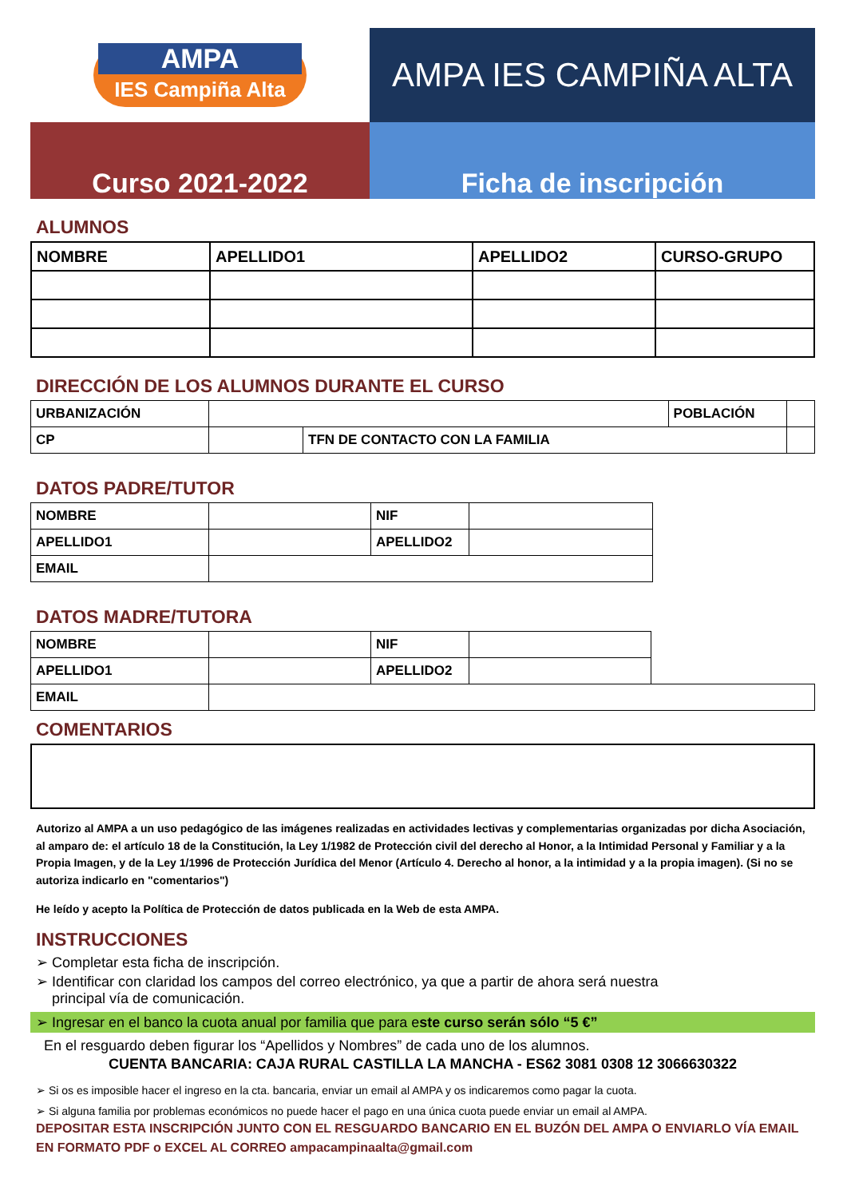AMPA
IES Campiña Alta
AMPA IES CAMPIÑA ALTA
Curso 2021-2022 Ficha de inscripción
ALUMNOS
| NOMBRE | APELLIDO1 | APELLIDO2 | CURSO-GRUPO |
| --- | --- | --- | --- |
DIRECCIÓN DE LOS ALUMNOS DURANTE EL CURSO
| URBANIZACIÓN | | | POBLACIÓN | |
| CP | | TFN DE CONTACTO CON LA FAMILIA | | |
DATOS PADRE/TUTOR
| NOMBRE | | NIF | |
| APELLIDO1 | | APELLIDO2 | |
| EMAIL | | | |
DATOS MADRE/TUTORA
| NOMBRE | | NIF | | |
| APELLIDO1 | | APELLIDO2 | | |
| EMAIL | | | | |
COMENTARIOS
Autorizo al AMPA a un uso pedagógico de las imágenes realizadas en actividades lectivas y complementarias organizadas por dicha Asociación, al amparo de: el artículo 18 de la Constitución, la Ley 1/1982 de Protección civil del derecho al Honor, a la Intimidad Personal y Familiar y a la Propia Imagen, y de la Ley 1/1996 de Protección Jurídica del Menor (Artículo 4. Derecho al honor, a la intimidad y a la propia imagen). (Si no se autoriza indicarlo en "comentarios")
He leído y acepto la Política de Protección de datos publicada en la Web de esta AMPA.
INSTRUCCIONES
➢ Completar esta ficha de inscripción.
➢ Identificar con claridad los campos del correo electrónico, ya que a partir de ahora será nuestra
principal vía de comunicación.
➢ Ingresar en el banco la cuota anual por familia que para este curso serán sólo “5 €”
En el resguardo deben figurar los “Apellidos y Nombres” de cada uno de los alumnos.
CUENTA BANCARIA: CAJA RURAL CASTILLA LA MANCHA - ES62 3081 0308 12 3066630322
➢ Si os es imposible hacer el ingreso en la cta. bancaria, enviar un email al AMPA y os indicaremos como pagar la cuota.
➢ Si alguna familia por problemas económicos no puede hacer el pago en una única cuota puede enviar un email al AMPA.
DEPOSITAR ESTA INSCRIPCIÓN JUNTO CON EL RESGUARDO BANCARIO EN EL BUZÓN DEL AMPA O ENVIARLO VÍA EMAIL EN FORMATO PDF o EXCEL AL CORREO ampacampinaalta@gmail.com